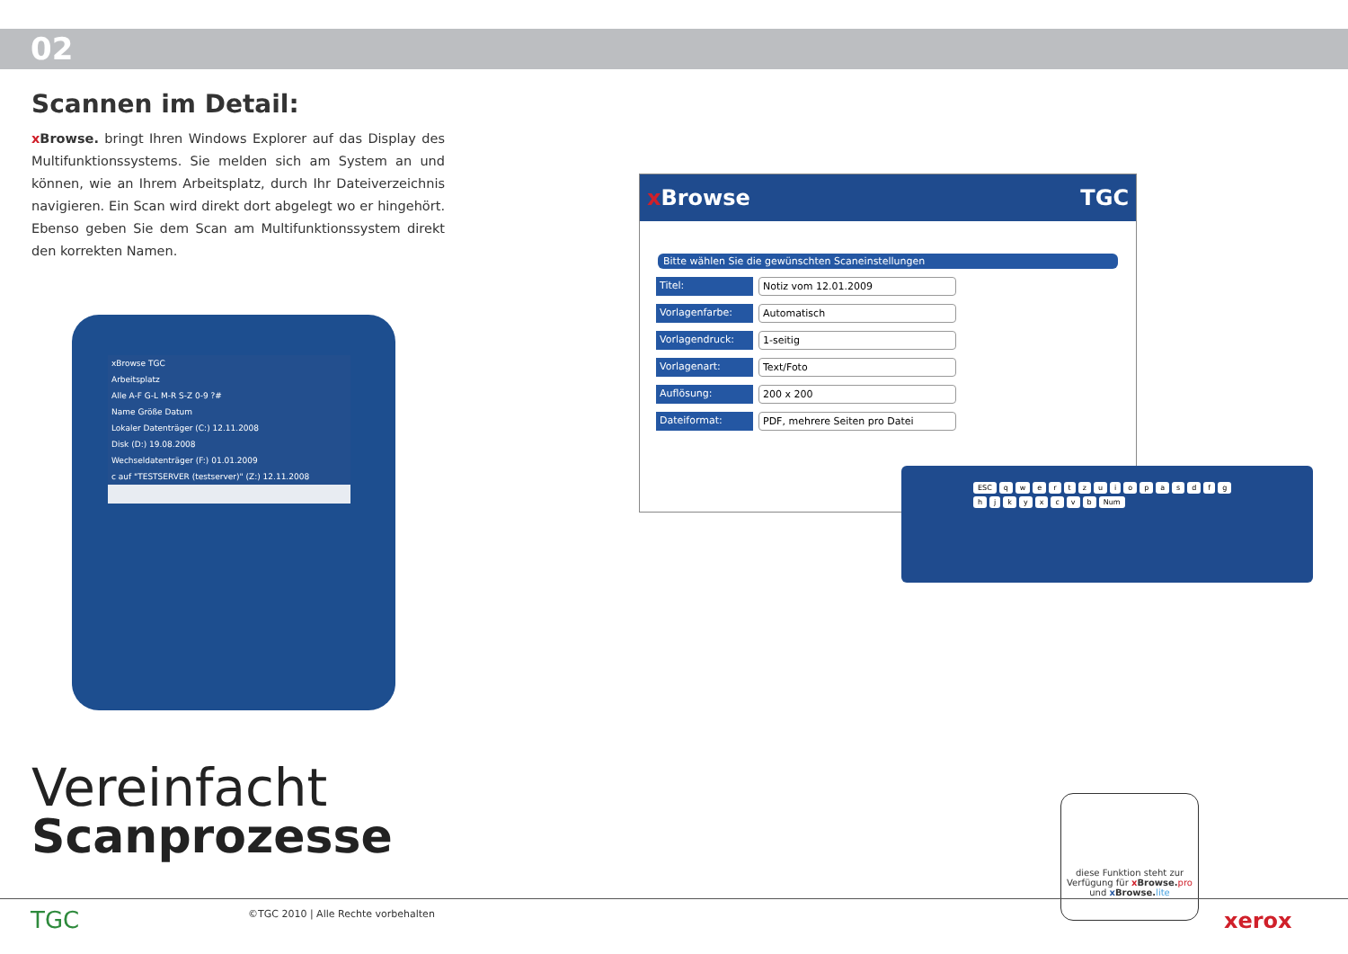02
Scannen im Detail:
xBrowse. bringt Ihren Windows Explorer auf das Display des Multi­funktionssystems. Sie melden sich am System an und können, wie an Ihrem Arbeitsplatz, durch Ihr Dateiverzeichnis navigieren. Ein Scan wird direkt dort abgelegt wo er hingehört. Ebenso geben Sie dem Scan am Multifunktionssystem direkt den korrekten Namen.
xBrowse TGC
Arbeitsplatz
Alle A-F G-L M-R S-Z 0-9 ?#
Name Größe Datum
Lokaler Datenträger (C:) 12.11.2008
Disk (D:) 19.08.2008
Wechseldatenträger (F:) 01.01.2009
c auf "TESTSERVER (testserver)" (Z:) 12.11.2008
x Browse TGC
Bitte wählen Sie die gewünschten Scaneinstellungen
Titel: Notiz vom 12.01.2009
Vorlagenfarbe: Automatisch
Vorlagendruck: 1-seitig
Vorlagenart: Text/Foto
Auflösung: 200 x 200
Dateiformat: PDF, mehrere Seiten pro Datei
ESC qwertzuiopasdfghjkyxcvb Num
Vereinfacht
Scanprozesse
diese Funktion steht zur Verfügung für x Browse. pro und x Browse. lite
TGC
©TGC 2010 | Alle Rechte vorbehalten
xerox